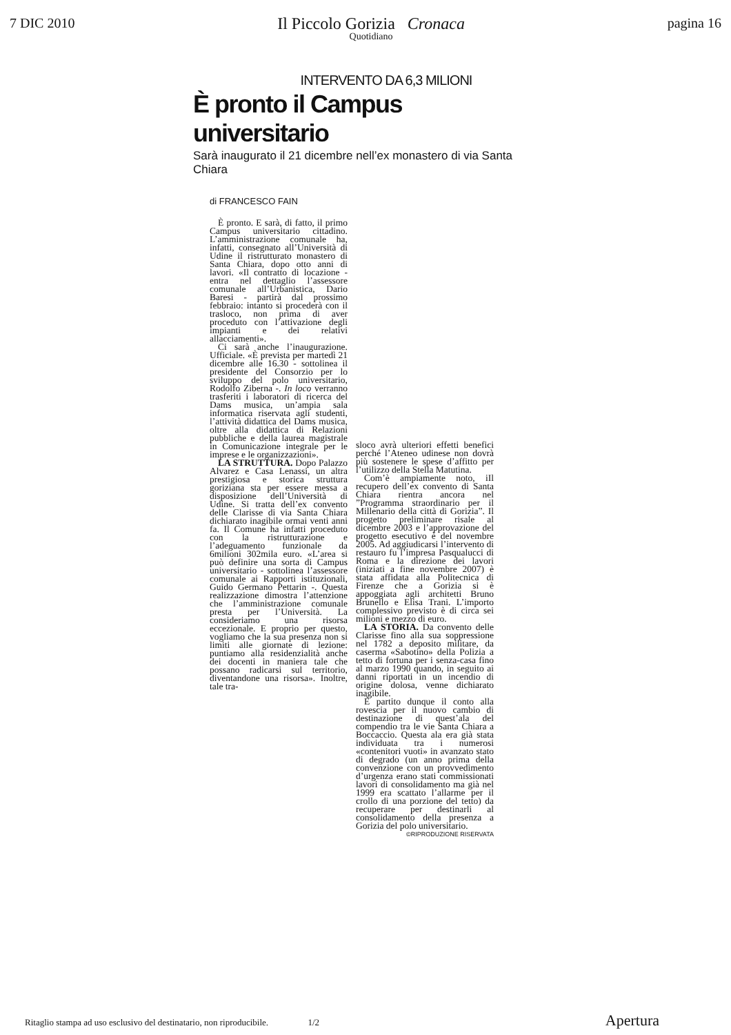7 DIC 2010
Il Piccolo Gorizia Cronaca
Quotidiano
pagina 16
INTERVENTO DA 6,3 MILIONI
È pronto il Campus universitario
Sarà inaugurato il 21 dicembre nell’ex monastero di via Santa Chiara
di FRANCESCO FAIN
È pronto. E sarà, di fatto, il primo Campus universitario cittadino. L’amministrazione comunale ha, infatti, consegnato all’Università di Udine il ristrutturato monastero di Santa Chiara, dopo otto anni di lavori. «Il contratto di locazione - entra nel dettaglio l’assessore comunale all’Urbanistica, Dario Baresi - partirà dal prossimo febbraio: intanto si procederà con il trasloco, non prima di aver proceduto con l’attivazione degli impianti e dei relativi allacciamenti».
Ci sarà anche l’inaugurazione. Ufficiale. «È prevista per martedì 21 dicembre alle 16.30 - sottolinea il presidente del Consorzio per lo sviluppo del polo universitario, Rodolfo Ziberna -. In loco verranno trasferiti i laboratori di ricerca del Dams musica, un’ampia sala informatica riservata agli studenti, l’attività didattica del Dams musica, oltre alla didattica di Relazioni pubbliche e della laurea magistrale in Comunicazione integrale per le imprese e le organizzazioni».
LA STRUTTURA. Dopo Palazzo Alvarez e Casa Lenassi, un altra prestigiosa e storica struttura goriziana sta per essere messa a disposizione dell’Università di Udine. Si tratta dell’ex convento delle Clarisse di via Santa Chiara dichiarato inagibile ormai venti anni fa. Il Comune ha infatti proceduto con la ristrutturazione e l’adeguamento funzionale da 6milioni 302mila euro. «L’area si può definire una sorta di Campus universitario - sottolinea l’assessore comunale ai Rapporti istituzionali, Guido Germano Pettarin -. Questa realizzazione dimostra l’attenzione che l’amministrazione comunale presta per l’Università. La consideriamo una risorsa eccezionale. E proprio per questo, vogliamo che la sua presenza non si limiti alle giornate di lezione: puntiamo alla residenzialità anche dei docenti in maniera tale che possano radicarsi sul territorio, diventandone una risorsa». Inoltre, tale tra-
sloco avrà ulteriori effetti benefici perché l’Ateneo udinese non dovrà più sostenere le spese d’affitto per l’utilizzo della Stella Matutina.
Com’è ampiamente noto, iIl recupero dell’ex convento di Santa Chiara rientra ancora nel ”Programma straordinario per il Millenario della città di Gorizia”. Il progetto preliminare risale al dicembre 2003 e l’approvazione del progetto esecutivo è del novembre 2005. Ad aggiudicarsi l’intervento di restauro fu l’impresa Pasqualucci di Roma e la direzione dei lavori (iniziati a fine novembre 2007) è stata affidata alla Politecnica di Firenze che a Gorizia si è appoggiata agli architetti Bruno Brunello e Elisa Trani. L’importo complessivo previsto è di circa sei milioni e mezzo di euro.
LA STORIA. Da convento delle Clarisse fino alla sua soppressione nel 1782 a deposito militare, da caserma «Sabotino» della Polizia a tetto di fortuna per i senza-casa fino al marzo 1990 quando, in seguito ai danni riportati in un incendio di origine dolosa, venne dichiarato inagibile.
È partito dunque il conto alla rovescia per il nuovo cambio di destinazione di quest’ala del compendio tra le vie Santa Chiara a Boccaccio. Questa ala era già stata individuata tra i numerosi «contenitori vuoti» in avanzato stato di degrado (un anno prima della convenzione con un provvedimento d’urgenza erano stati commissionati lavori di consolidamento ma già nel 1999 era scattato l’allarme per il crollo di una porzione del tetto) da recuperare per destinarli al consolidamento della presenza a Gorizia del polo universitario.
©RIPRODUZIONE RISERVATA
Ritaglio stampa ad uso esclusivo del destinatario, non riproducibile. 1/2 Apertura